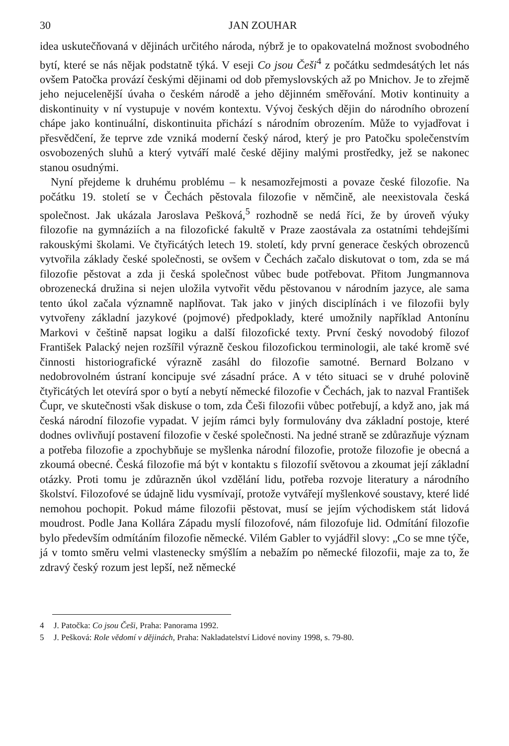30 JAN ZOUHAR
idea uskutečňovaná v dějinách určitého národa, nýbrž je to opakovatelná možnost svobodného bytí, které se nás nějak podstatně týká. V eseji Co jsou Češi<sup>4</sup> z počátku sedmdesátých let nás ovšem Patočka provází českými dějinami od dob přemyslovských až po Mnichov. Je to zřejmě jeho nejucelenější úvaha o českém národě a jeho dějinném směřování. Motiv kontinuity a diskontinuity v ní vystupuje v novém kontextu. Vývoj českých dějin do národního obrození chápe jako kontinuální, diskontinuita přichází s národním obrozením. Může to vyjadřovat i přesvědčení, že teprve zde vzniká moderní český národ, který je pro Patočku společenstvím osvobozených sluhů a který vytváří malé české dějiny malými prostředky, jež se nakonec stanou osudnými.
Nyní přejdeme k druhému problému – k nesamozřejmosti a povaze české filozofie. Na počátku 19. století se v Čechách pěstovala filozofie v němčině, ale neexistovala česká společnost. Jak ukázala Jaroslava Pešková,<sup>5</sup> rozhodně se nedá říci, že by úroveň výuky filozofie na gymnáziích a na filozofické fakultě v Praze zaostávala za ostatními tehdejšími rakouskými školami. Ve čtyřicátých letech 19. století, kdy první generace českých obrozenců vytvořila základy české společnosti, se ovšem v Čechách začalo diskutovat o tom, zda se má filozofie pěstovat a zda ji česká společnost vůbec bude potřebovat. Přitom Jungmannova obrozenecká družina si nejen uložila vytvořit vědu pěstovanou v národním jazyce, ale sama tento úkol začala významně naplňovat. Tak jako v jiných disciplínách i ve filozofii byly vytvořeny základní jazykové (pojmové) předpoklady, které umožnily například Antonínu Markovi v češtině napsat logiku a další filozofické texty. První český novodobý filozof František Palacký nejen rozšířil výrazně českou filozofickou terminologii, ale také kromě své činnosti historiografické výrazně zasáhl do filozofie samotné. Bernard Bolzano v nedobrovolném ústraní koncipuje své zásadní práce. A v této situaci se v druhé polovině čtyřicátých let otevírá spor o bytí a nebytí německé filozofie v Čechách, jak to nazval František Čupr, ve skutečnosti však diskuse o tom, zda Češi filozofii vůbec potřebují, a když ano, jak má česká národní filozofie vypadat. V jejím rámci byly formulovány dva základní postoje, které dodnes ovlivňují postavení filozofie v české společnosti. Na jedné straně se zdůrazňuje význam a potřeba filozofie a zpochybňuje se myšlenka národní filozofie, protože filozofie je obecná a zkoumá obecné. Česká filozofie má být v kontaktu s filozofií světovou a zkoumat její základní otázky. Proti tomu je zdůrazněn úkol vzdělání lidu, potřeba rozvoje literatury a národního školství. Filozofové se údajně lidu vysmívají, protože vytvářejí myšlenkové soustavy, které lidé nemohou pochopit. Pokud máme filozofii pěstovat, musí se jejím východiskem stát lidová moudrost. Podle Jana Kollára Západu myslí filozofové, nám filozofuje lid. Odmítání filozofie bylo především odmítáním filozofie německé. Vilém Gabler to vyjádřil slovy: „Co se mne týče, já v tomto směru velmi vlastenecky smýšlím a nebažím po německé filozofii, maje za to, že zdravý český rozum jest lepší, než německé
4 J. Patočka: Co jsou Češi, Praha: Panorama 1992.
5 J. Pešková: Role vědomí v dějinách, Praha: Nakladatelství Lidové noviny 1998, s. 79-80.